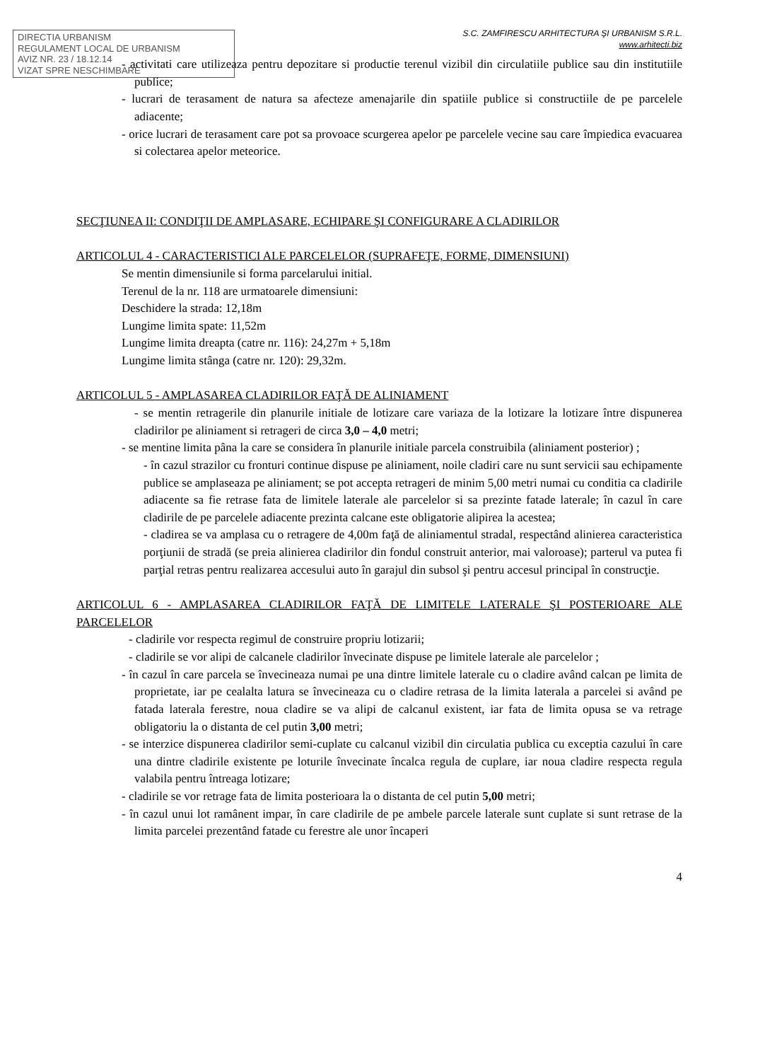DIRECTIA URBANISM
REGULAMENT LOCAL DE URBANISM
AVIZ NR. 23 / 18.12.14
VIZAT SPRE NESCHIMBARE
S.C. ZAMFIRESCU ARHITECTURA ŞI URBANISM S.R.L.
www.arhitecti.biz
- activitati care utilizeaza pentru depozitare si productie terenul vizibil din circulatiile publice sau din institutiile publice;
- lucrari de terasament de natura sa afecteze amenajarile din spatiile publice si constructiile de pe parcelele adiacente;
- orice lucrari de terasament care pot sa provoace scurgerea apelor pe parcelele vecine sau care împiedica evacuarea si colectarea apelor meteorice.
SECŢIUNEA II: CONDIŢII DE AMPLASARE, ECHIPARE ŞI CONFIGURARE A CLADIRILOR
ARTICOLUL 4 - CARACTERISTICI ALE PARCELELOR (SUPRAFEŢE, FORME, DIMENSIUNI)
Se mentin dimensiunile si forma parcelarului initial.
Terenul de la nr. 118 are urmatoarele dimensiuni:
Deschidere la strada: 12,18m
Lungime limita spate: 11,52m
Lungime limita dreapta (catre nr. 116): 24,27m + 5,18m
Lungime limita stânga (catre nr. 120): 29,32m.
ARTICOLUL 5 - AMPLASAREA CLADIRILOR FAŢĂ DE ALINIAMENT
- se mentin retragerile din planurile initiale de lotizare care variaza de la lotizare la lotizare între dispunerea cladirilor pe aliniament si retrageri de circa 3,0 – 4,0 metri;
- se mentine limita pâna la care se considera în planurile initiale parcela construibila (aliniament posterior) ;
- în cazul strazilor cu fronturi continue dispuse pe aliniament, noile cladiri care nu sunt servicii sau echipamente publice se amplaseaza pe aliniament; se pot accepta retrageri de minim 5,00 metri numai cu conditia ca cladirile adiacente sa fie retrase fata de limitele laterale ale parcelelor si sa prezinte fatade laterale; în cazul în care cladirile de pe parcelele adiacente prezinta calcane este obligatorie alipirea la acestea;
- cladirea se va amplasa cu o retragere de 4,00m faţă de aliniamentul stradal, respectând alinierea caracteristica porţiunii de stradă (se preia alinierea cladirilor din fondul construit anterior, mai valoroase); parterul va putea fi parţial retras pentru realizarea accesului auto în garajul din subsol şi pentru accesul principal în construcţie.
ARTICOLUL 6 - AMPLASAREA CLADIRILOR FAŢĂ DE LIMITELE LATERALE ŞI POSTERIOARE ALE PARCELELOR
- cladirile vor respecta regimul de construire propriu lotizarii;
- cladirile se vor alipi de calcanele cladirilor învecinate dispuse pe limitele laterale ale parcelelor ;
- în cazul în care parcela se învecineaza numai pe una dintre limitele laterale cu o cladire având calcan pe limita de proprietate, iar pe cealalta latura se învecineaza cu o cladire retrasa de la limita laterala a parcelei si având pe fatada laterala ferestre, noua cladire se va alipi de calcanul existent, iar fata de limita opusa se va retrage obligatoriu la o distanta de cel putin 3,00 metri;
- se interzice dispunerea cladirilor semi-cuplate cu calcanul vizibil din circulatia publica cu exceptia cazului în care una dintre cladirile existente pe loturile învecinate încalca regula de cuplare, iar noua cladire respecta regula valabila pentru întreaga lotizare;
- cladirile se vor retrage fata de limita posterioara la o distanta de cel putin 5,00 metri;
- în cazul unui lot ramânent impar, în care cladirile de pe ambele parcele laterale sunt cuplate si sunt retrase de la limita parcelei prezentând fatade cu ferestre ale unor încaperi
4